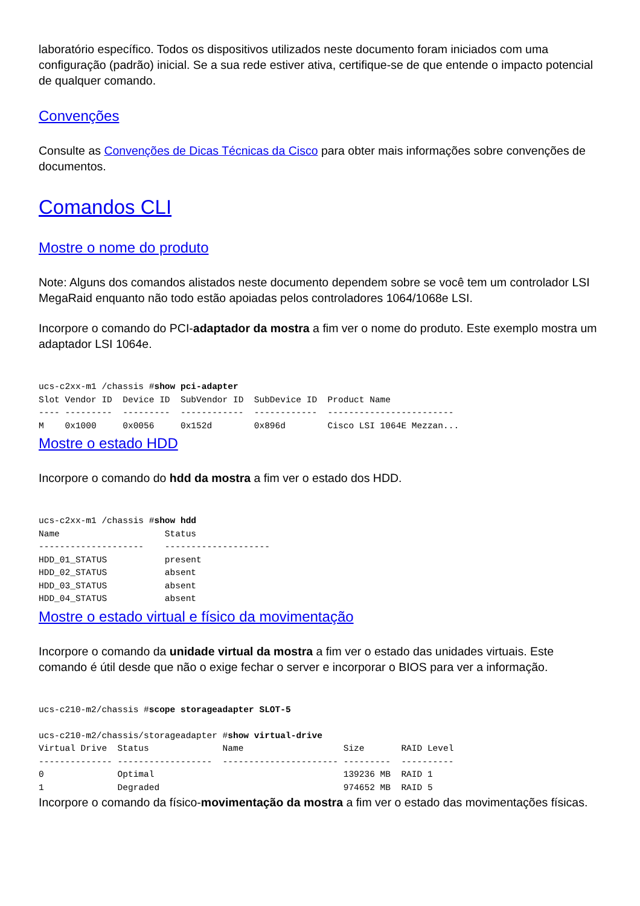laboratório específico. Todos os dispositivos utilizados neste documento foram iniciados com uma configuração (padrão) inicial. Se a sua rede estiver ativa, certifique-se de que entende o impacto potencial de qualquer comando.
Convenções
Consulte as Convenções de Dicas Técnicas da Cisco para obter mais informações sobre convenções de documentos.
Comandos CLI
Mostre o nome do produto
Note: Alguns dos comandos alistados neste documento dependem sobre se você tem um controlador LSI MegaRaid enquanto não todo estão apoiadas pelos controladores 1064/1068e LSI.
Incorpore o comando do PCI-adaptador da mostra a fim ver o nome do produto. Este exemplo mostra um adaptador LSI 1064e.
ucs-c2xx-m1 /chassis #show pci-adapter
Slot Vendor ID  Device ID  SubVendor ID  SubDevice ID  Product Name
---- ---------  ---------  ------------  ------------  ------------------------
M    0x1000     0x0056     0x152d        0x896d        Cisco LSI 1064E Mezzan...
Mostre o estado HDD
Incorpore o comando do hdd da mostra a fim ver o estado dos HDD.
ucs-c2xx-m1 /chassis #show hdd
Name                    Status
--------------------    --------------------
HDD_01_STATUS           present
HDD_02_STATUS           absent
HDD_03_STATUS           absent
HDD_04_STATUS           absent
Mostre o estado virtual e físico da movimentação
Incorpore o comando da unidade virtual da mostra a fim ver o estado das unidades virtuais. Este comando é útil desde que não o exige fechar o server e incorporar o BIOS para ver a informação.
ucs-c210-m2/chassis #scope storageadapter SLOT-5

ucs-c210-m2/chassis/storageadapter #show virtual-drive
Virtual Drive  Status              Name                   Size       RAID Level
-------------- ------------------  ---------------------- ---------  ----------
0              Optimal                                    139236 MB  RAID 1
1              Degraded                                   974652 MB  RAID 5
Incorpore o comando da físico-movimentação da mostra a fim ver o estado das movimentações físicas.